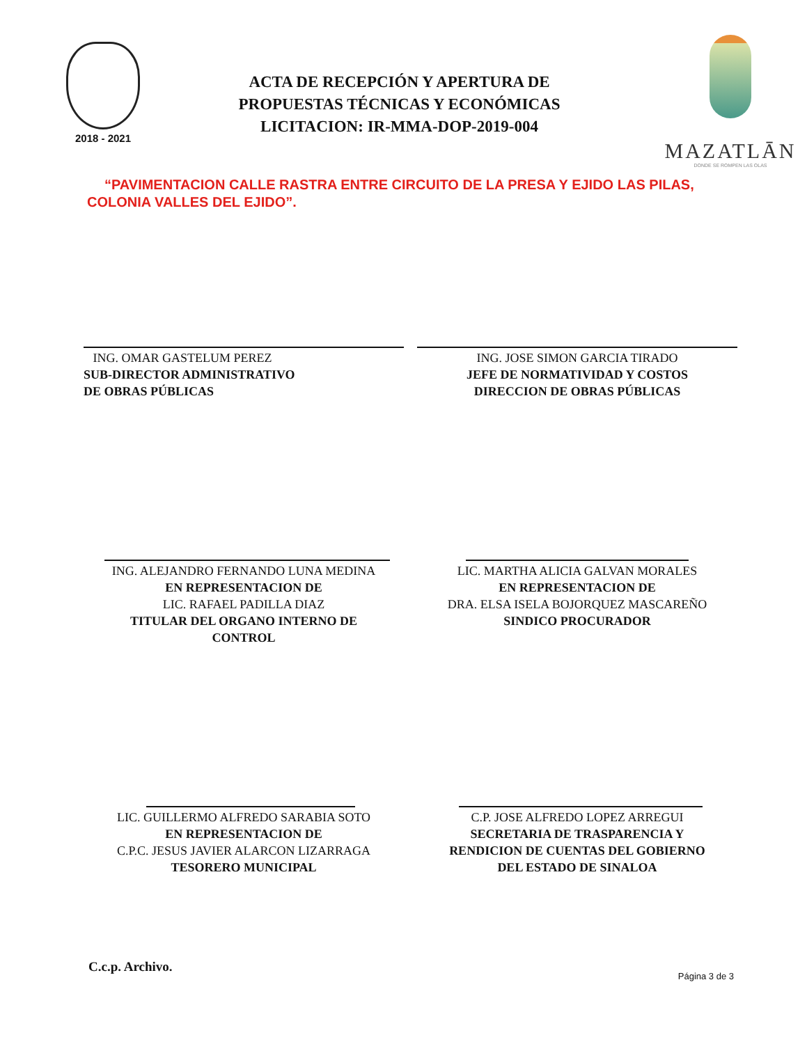2018 - 2021
ACTA DE RECEPCIÓN Y APERTURA DE
PROPUESTAS TÉCNICAS Y ECONÓMICAS
LICITACION: IR-MMA-DOP-2019-004
MAZATLĀN
DONDE SE ROMPEN LAS OLAS
“PAVIMENTACION CALLE RASTRA ENTRE CIRCUITO DE LA PRESA Y EJIDO LAS PILAS, COLONIA VALLES DEL EJIDO”.
ING. OMAR GASTELUM PEREZ
SUB-DIRECTOR ADMINISTRATIVO
DE OBRAS PÚBLICAS
ING. JOSE SIMON GARCIA TIRADO
JEFE DE NORMATIVIDAD Y COSTOS
DIRECCION DE OBRAS PÚBLICAS
ING. ALEJANDRO FERNANDO LUNA MEDINA
EN REPRESENTACION DE
LIC. RAFAEL PADILLA DIAZ
TITULAR DEL ORGANO INTERNO DE
CONTROL
LIC. MARTHA ALICIA GALVAN MORALES
EN REPRESENTACION DE
DRA. ELSA ISELA BOJORQUEZ MASCAREÑO
SINDICO PROCURADOR
LIC. GUILLERMO ALFREDO SARABIA SOTO
EN REPRESENTACION DE
C.P.C. JESUS JAVIER ALARCON LIZARRAGA
TESORERO MUNICIPAL
C.P. JOSE ALFREDO LOPEZ ARREGUI
SECRETARIA DE TRASPARENCIA Y
RENDICION DE CUENTAS DEL GOBIERNO
DEL ESTADO DE SINALOA
C.c.p. Archivo.
Página 3 de 3